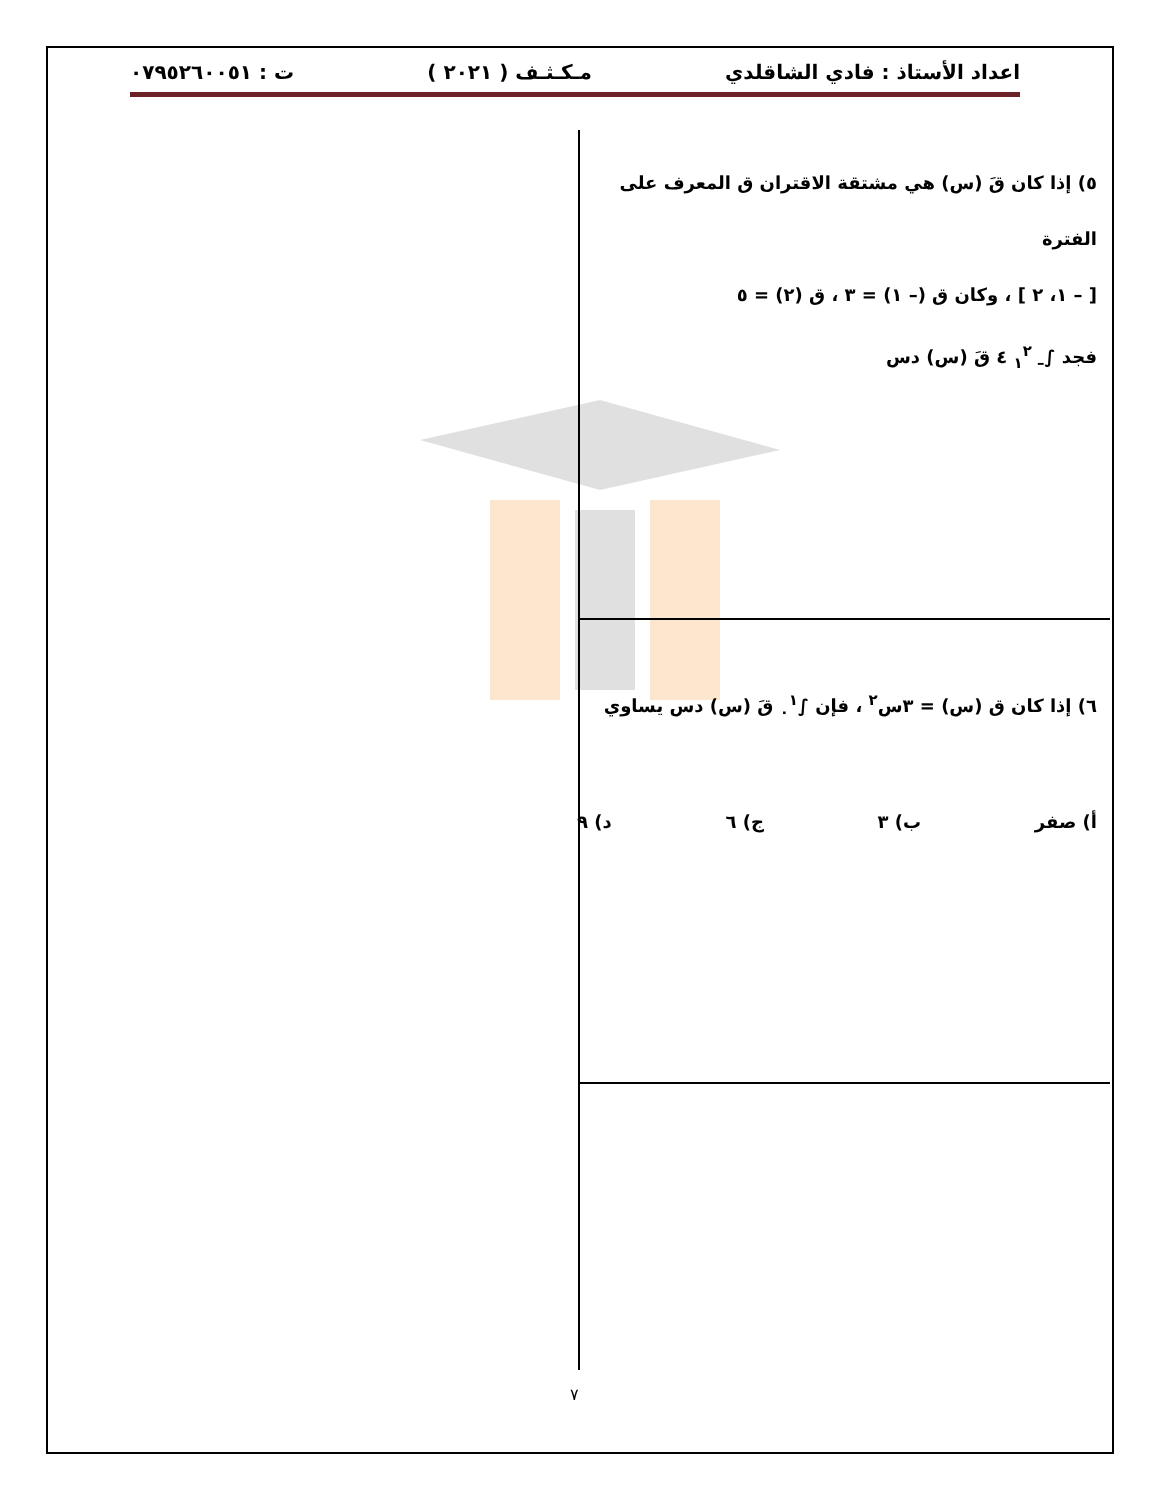اعداد الأستاذ : فادي الشاقلدي مـكـثـف ( ٢٠٢١ ) ت : ٠٧٩٥٢٦٠٠٥١
٥) إذا كان قَ (س) هي مشتقة الاقتران ق المعرف على الفترة
[ – ١، ٢ ] ، وكان ق (– ١) = ٣ ، ق (٢) = ٥
فجد ∫<sub>– ١</sub><sup>٢</sup> ٤ قَ (س) دس
٦) إذا كان ق (س) = ٣س<sup>٢</sup> ، فإن ∫<sub>٠</sub><sup>١</sup> قَ (س) دس يساوي
أ) صفر ب) ٣ ج) ٦ د) ٩
٧